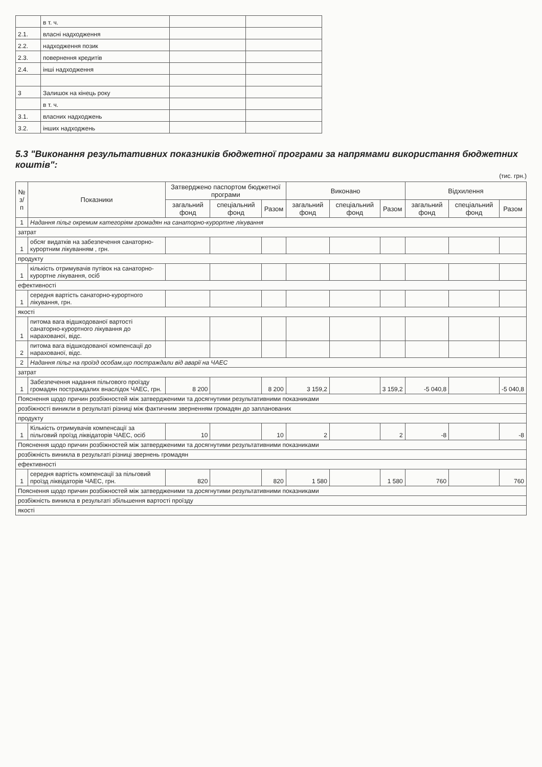| | в т. ч. | | |
| 2.1. | власні надходження | | |
| 2.2. | надходження позик | | |
| 2.3. | повернення кредитів | | |
| 2.4. | інші надходження | | |
| 3 | Залишок на кінець року | | |
| | в т. ч. | | |
| 3.1. | власних надходжень | | |
| 3.2. | інших надходжень | | |
5.3 "Виконання результативних показників бюджетної програми за напрямами використання бюджетних коштів":
(тис. грн.)
| № з/п | Показники | Затверджено паспортом бюджетної програми | | | Виконано | | | Відхилення | | |
| --- | --- | --- | --- | --- | --- | --- | --- | --- | --- | --- |
| | | загальний фонд | спеціальний фонд | Разом | загальний фонд | спеціальний фонд | Разом | загальний фонд | спеціальний фонд | Разом |
| 1 | Надання пільг окремим категоріям громадян на санаторно-курортне лікування | | | | | | | | | |
| затрат | | | | | | | | | | |
| 1 | обсяг видатків на забезпечення санаторно-курортним лікуванням , грн. | | | | | | | | | |
| продукту | | | | | | | | | | |
| 1 | кількість отримувачів путівок на санаторно-курортне лікування, осіб | | | | | | | | | |
| ефективності | | | | | | | | | | |
| 1 | середня вартість санаторно-курортного лікування, грн. | | | | | | | | | |
| якості | | | | | | | | | | |
| 1 | питома вага відшкодованої вартості санаторно-курортного лікування до нарахованої, відс. | | | | | | | | | |
| 2 | питома вага відшкодованої компенсації до нарахованої, відс. | | | | | | | | | |
| 2 | Надання пільг на проїзд особам,що постраждали від аварії на ЧАЕС | | | | | | | | | |
| затрат | | | | | | | | | | |
| 1 | Забезпечення надання пільгового проїзду громадян постраждалих внаслідок ЧАЕС, грн. | 8 200 | | 8 200 | 3 159,2 | | 3 159,2 | -5 040,8 | | -5 040,8 |
| Пояснення щодо причин розбіжностей між затвердженими та досягнутими результативними показниками | | | | | | | | | | |
| розбіжності виникли в результаті різниці між фактичним зверненням громадян до запланованих | | | | | | | | | | |
| продукту | | | | | | | | | | |
| 1 | Кількість отримувачів компенсації за пільговий проїзд ліквідаторів ЧАЕС, осіб | 10 | | 10 | 2 | | 2 | -8 | | -8 |
| Пояснення щодо причин розбіжностей між затвердженими та досягнутими результативними показниками | | | | | | | | | | |
| розбіжність виникла в результаті різниці звернень громадян | | | | | | | | | | |
| ефективності | | | | | | | | | | |
| 1 | середня вартість компенсації за пільговий проїзд ліквідаторів ЧАЕС, грн. | 820 | | 820 | 1 580 | | 1 580 | 760 | | 760 |
| Пояснення щодо причин розбіжностей між затвердженими та досягнутими результативними показниками | | | | | | | | | | |
| розбіжність виникла в результаті збільшення вартості проїзду | | | | | | | | | | |
| якості | | | | | | | | | | |